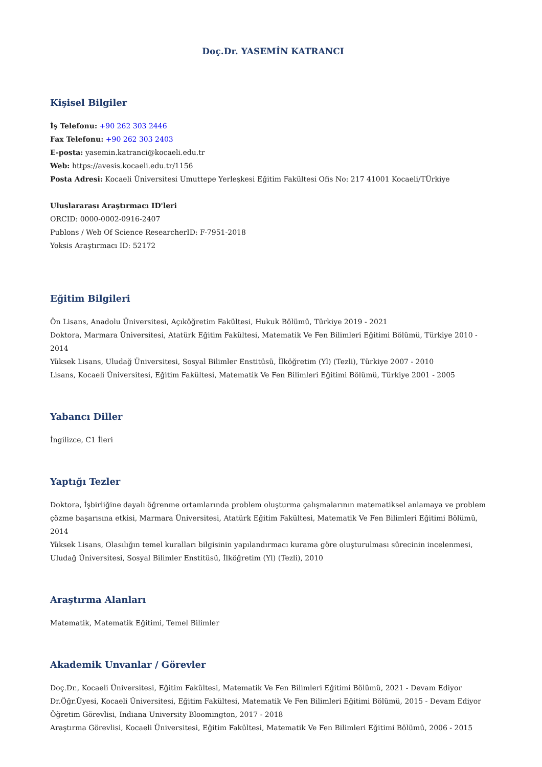Doç.Dr. YASEMİN KATRANCI
Kişisel Bilgiler
İş Telefonu: +90 262 303 2446
Fax Telefonu: +90 262 303 2403
E-posta: yasemin.katranci@kocaeli.edu.tr
Web: https://avesis.kocaeli.edu.tr/1156
Posta Adresi: Kocaeli Üniversitesi Umuttepe Yerleşkesi Eğitim Fakültesi Ofis No: 217 41001 Kocaeli/TÜrkiye
Uluslararası Araştırmacı ID'leri
ORCID: 0000-0002-0916-2407
Publons / Web Of Science ResearcherID: F-7951-2018
Yoksis Araştırmacı ID: 52172
Eğitim Bilgileri
Ön Lisans, Anadolu Üniversitesi, Açıköğretim Fakültesi, Hukuk Bölümü, Türkiye 2019 - 2021
Doktora, Marmara Üniversitesi, Atatürk Eğitim Fakültesi, Matematik Ve Fen Bilimleri Eğitimi Bölümü, Türkiye 2010 - 2014
Yüksek Lisans, Uludağ Üniversitesi, Sosyal Bilimler Enstitüsü, İlköğretim (Yl) (Tezli), Türkiye 2007 - 2010
Lisans, Kocaeli Üniversitesi, Eğitim Fakültesi, Matematik Ve Fen Bilimleri Eğitimi Bölümü, Türkiye 2001 - 2005
Yabancı Diller
İngilizce, C1 İleri
Yaptığı Tezler
Doktora, İşbirliğine dayalı öğrenme ortamlarında problem oluşturma çalışmalarının matematiksel anlamaya ve problem çözme başarısına etkisi, Marmara Üniversitesi, Atatürk Eğitim Fakültesi, Matematik Ve Fen Bilimleri Eğitimi Bölümü, 2014
Yüksek Lisans, Olasılığın temel kuralları bilgisinin yapılandırmacı kurama göre oluşturulması sürecinin incelenmesi, Uludağ Üniversitesi, Sosyal Bilimler Enstitüsü, İlköğretim (Yl) (Tezli), 2010
Araştırma Alanları
Matematik, Matematik Eğitimi, Temel Bilimler
Akademik Unvanlar / Görevler
Doç.Dr., Kocaeli Üniversitesi, Eğitim Fakültesi, Matematik Ve Fen Bilimleri Eğitimi Bölümü, 2021 - Devam Ediyor
Dr.Öğr.Üyesi, Kocaeli Üniversitesi, Eğitim Fakültesi, Matematik Ve Fen Bilimleri Eğitimi Bölümü, 2015 - Devam Ediyor
Öğretim Görevlisi, Indiana University Bloomington, 2017 - 2018
Araştırma Görevlisi, Kocaeli Üniversitesi, Eğitim Fakültesi, Matematik Ve Fen Bilimleri Eğitimi Bölümü, 2006 - 2015